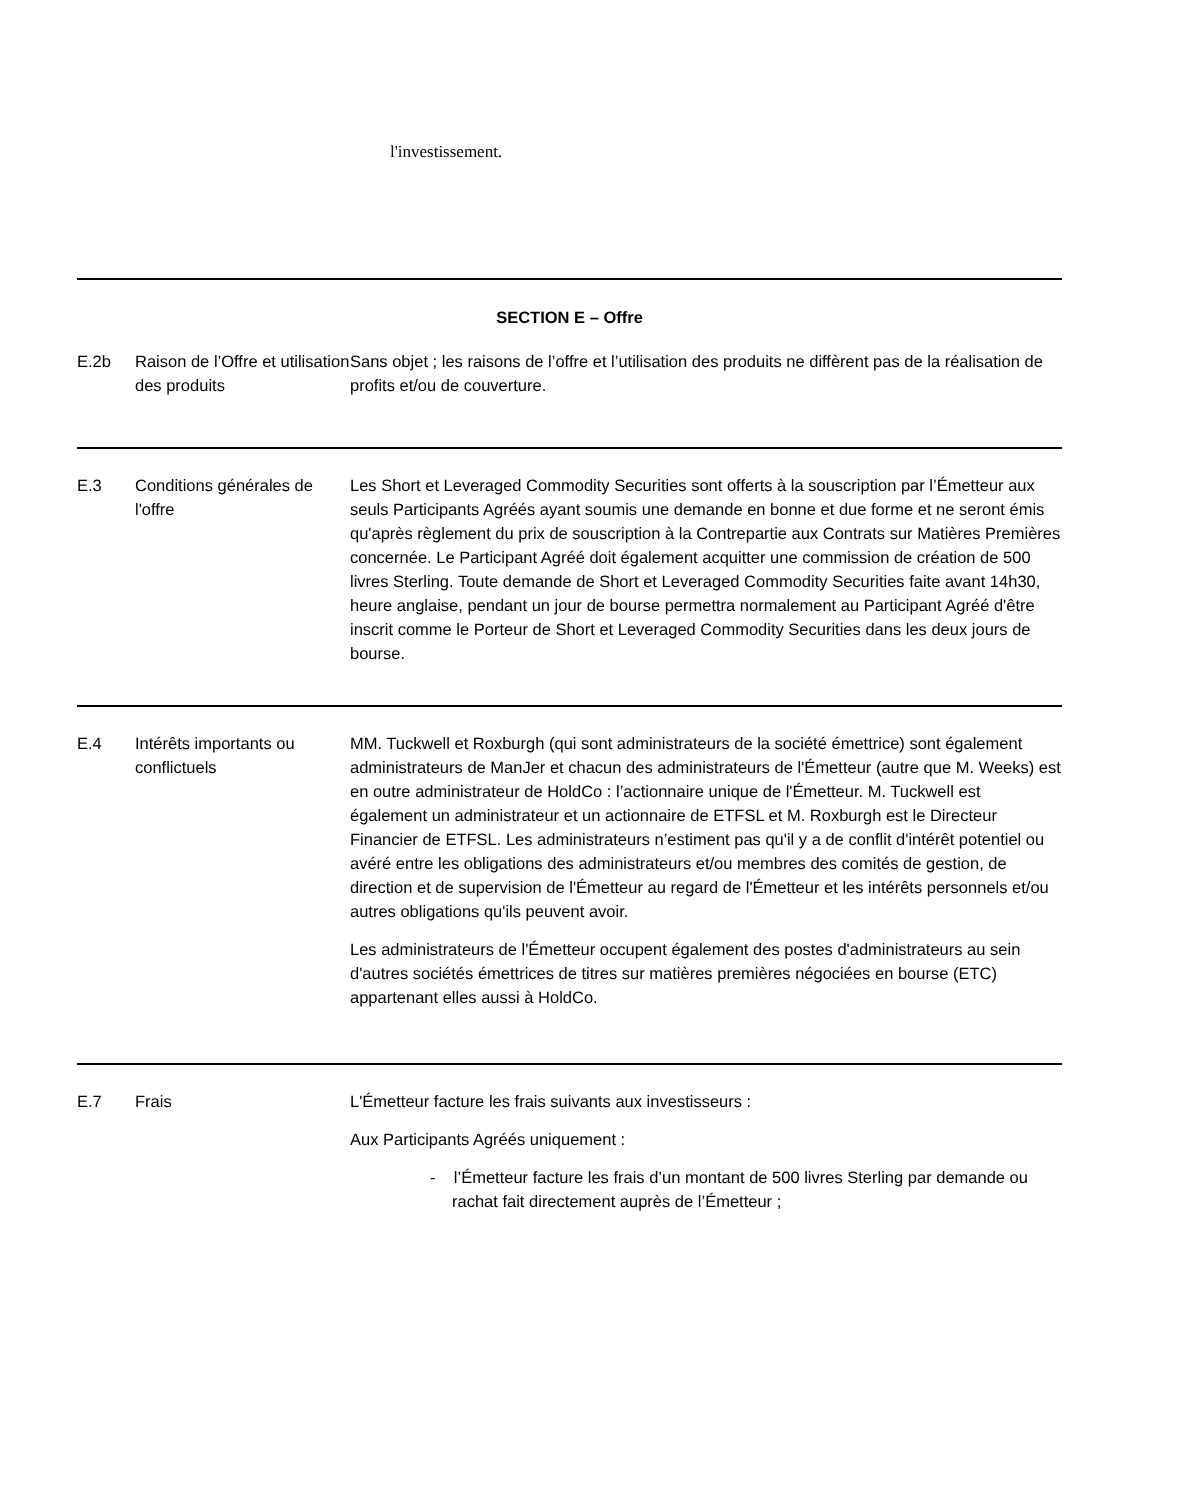l'investissement.
SECTION E – Offre
| E.2b | Raison de l’Offre et utilisation des produits | Sans objet ; les raisons de l’offre et l’utilisation des produits ne diffèrent pas de la réalisation de profits et/ou de couverture. |
| E.3 | Conditions générales de l'offre | Les Short et Leveraged Commodity Securities sont offerts à la souscription par l’Émetteur aux seuls Participants Agréés ayant soumis une demande en bonne et due forme et ne seront émis qu'après règlement du prix de souscription à la Contrepartie aux Contrats sur Matières Premières concernée. Le Participant Agréé doit également acquitter une commission de création de 500 livres Sterling. Toute demande de Short et Leveraged Commodity Securities faite avant 14h30, heure anglaise, pendant un jour de bourse permettra normalement au Participant Agréé d'être inscrit comme le Porteur de Short et Leveraged Commodity Securities dans les deux jours de bourse. |
| E.4 | Intérêts importants ou conflictuels | MM. Tuckwell et Roxburgh (qui sont administrateurs de la société émettrice) sont également administrateurs de ManJer et chacun des administrateurs de l'Émetteur (autre que M. Weeks) est en outre administrateur de HoldCo : l’actionnaire unique de l'Émetteur. M. Tuckwell est également un administrateur et un actionnaire de ETFSL et M. Roxburgh est le Directeur Financier de ETFSL. Les administrateurs n’estiment pas qu'il y a de conflit d'intérêt potentiel ou avéré entre les obligations des administrateurs et/ou membres des comités de gestion, de direction et de supervision de l'Émetteur au regard de l'Émetteur et les intérêts personnels et/ou autres obligations qu'ils peuvent avoir. Les administrateurs de l'Émetteur occupent également des postes d'administrateurs au sein d'autres sociétés émettrices de titres sur matières premières négociées en bourse (ETC) appartenant elles aussi à HoldCo. |
| E.7 | Frais | L'Émetteur facture les frais suivants aux investisseurs : Aux Participants Agréés uniquement : - l’Émetteur facture les frais d’un montant de 500 livres Sterling par demande ou rachat fait directement auprès de l’Émetteur ; |